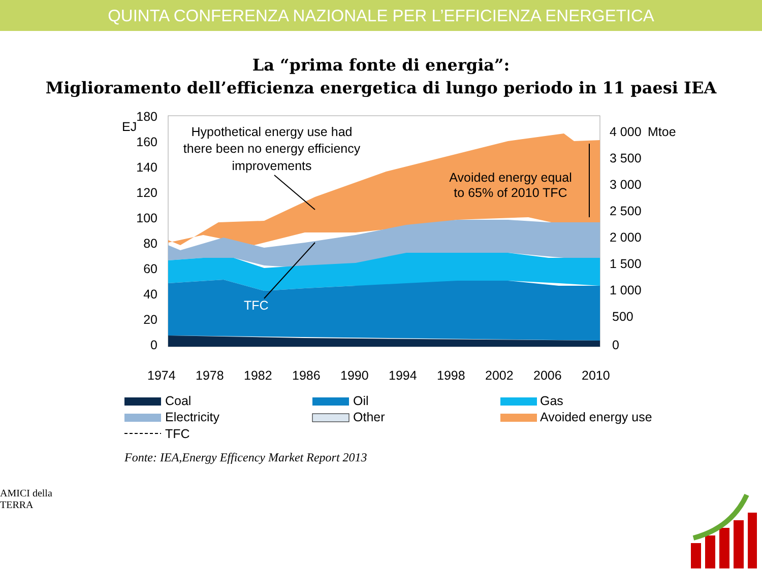QUINTA CONFERENZA NAZIONALE PER L’EFFICIENZA ENERGETICA
La “prima fonte di energia”:
Miglioramento dell’efficienza energetica di lungo periodo in 11 paesi IEA
180
160
140
120
100
80
60
40
20
0
4 000
3 500
3 000
2 500
2 000
1 500
1 000
500
0
EJ
Mtoe
Hypothetical energy use had
there been no energy efficiency
improvements
Avoided energy equal
to 65% of 2010 TFC
TFC
1974
1978
1982
1986
1990
1994
1998
2002
2006
2010
Coal
Oil
Gas
Electricity
Other
Avoided energy use
TFC
Fonte: IEA,Energy Efficency Market Report 2013
AMICI della TERRA